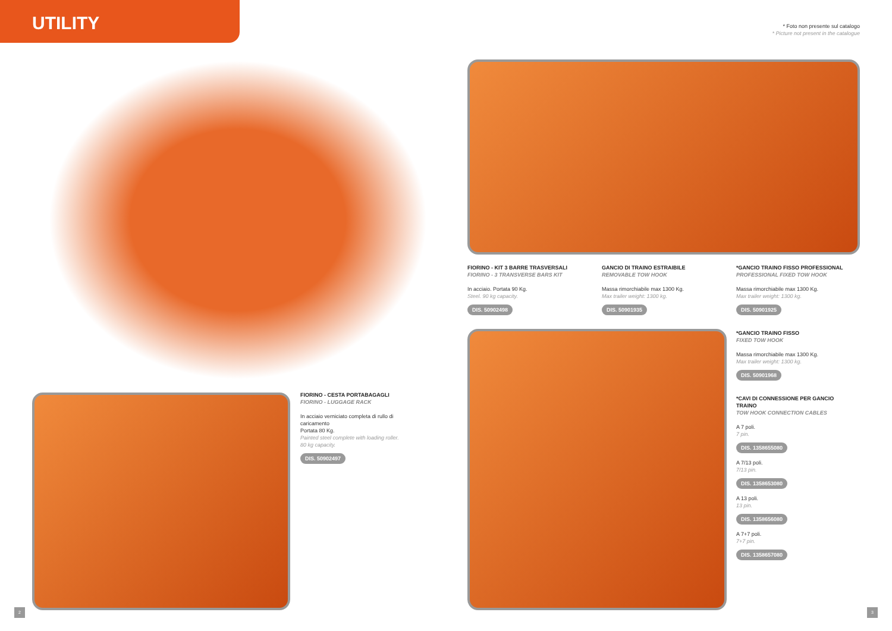UTILITY
* Foto non presente sul catalogo
* Picture not present in the catalogue
FIORINO - CESTA PORTABAGAGLI
FIORINO - LUGGAGE RACK
In acciaio verniciato completa di rullo di caricamento
Portata 80 Kg.
Painted steel complete with loading roller.
80 kg capacity.
DIS. 50902497
FIORINO - KIT 3 BARRE TRASVERSALI
FIORINO - 3 TRANSVERSE BARS KIT
In acciaio. Portata 90 Kg.
Steel. 90 kg capacity.
DIS. 50902498
GANCIO DI TRAINO ESTRAIBILE
REMOVABLE TOW HOOK
Massa rimorchiabile max 1300 Kg.
Max trailer weight: 1300 kg.
DIS. 50901935
*GANCIO TRAINO FISSO PROFESSIONAL
PROFESSIONAL FIXED TOW HOOK
Massa rimorchiabile max 1300 Kg.
Max trailer weight: 1300 kg.
DIS. 50901925
*GANCIO TRAINO FISSO
FIXED TOW HOOK
Massa rimorchiabile max 1300 Kg.
Max trailer weight: 1300 kg.
DIS. 50901968
*CAVI DI CONNESSIONE PER GANCIO TRAINO
TOW HOOK CONNECTION CABLES
A 7 poli.
7 pin.
DIS. 1358655080
A 7/13 poli.
7/13 pin.
DIS. 1358653080
A 13 poli.
13 pin.
DIS. 1358656080
A 7+7 poli.
7+7 pin.
DIS. 1358657080
2 3